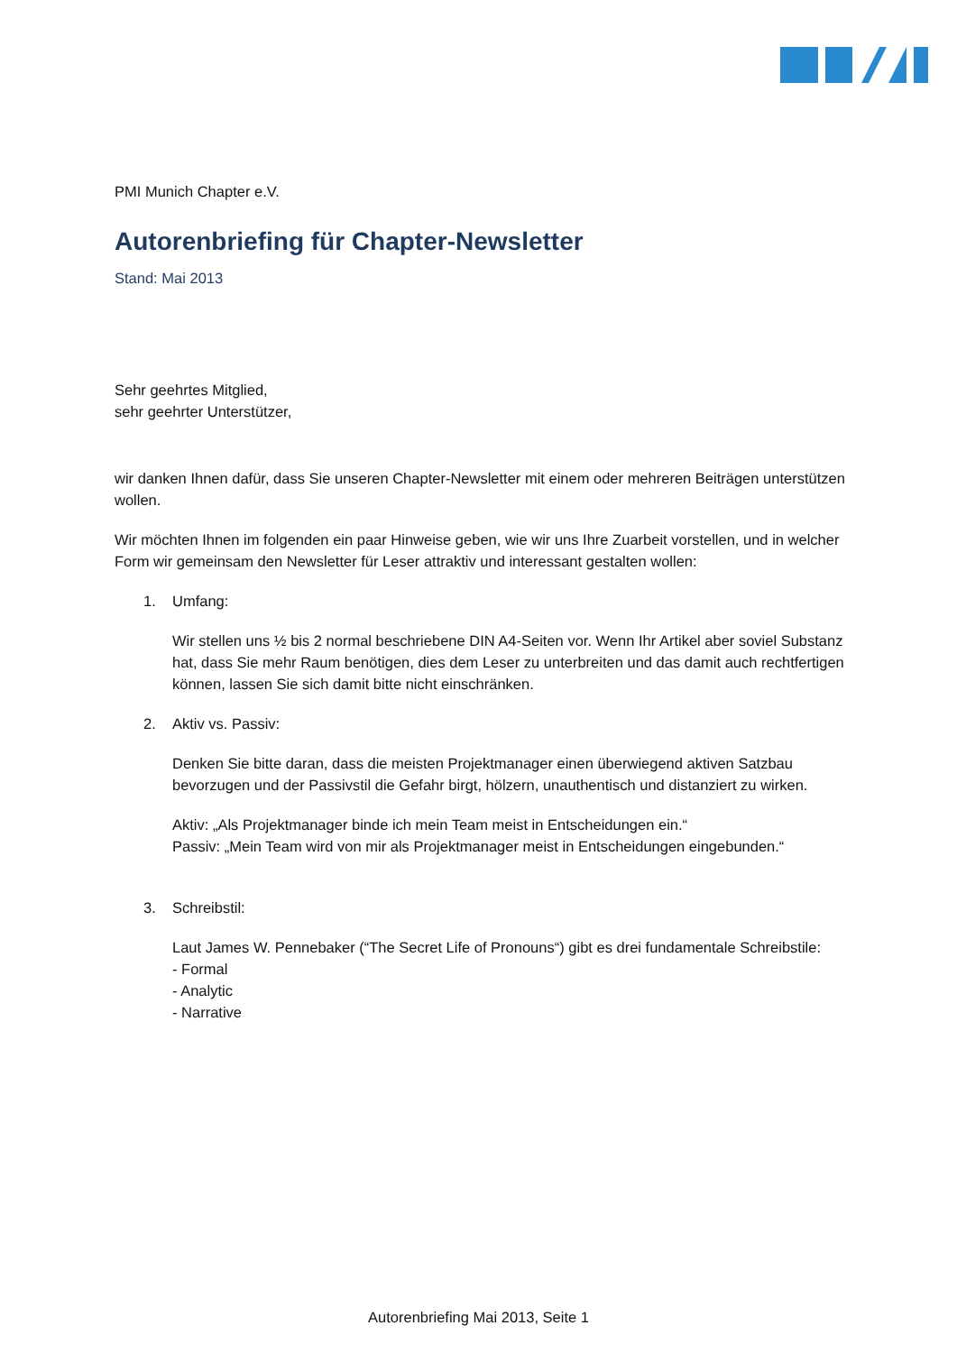PMI Munich Chapter e.V.
Autorenbriefing für Chapter-Newsletter
Stand: Mai 2013
Sehr geehrtes Mitglied,
sehr geehrter Unterstützer,
wir danken Ihnen dafür, dass Sie unseren Chapter-Newsletter mit einem oder mehreren Beiträgen unterstützen wollen.
Wir möchten Ihnen im folgenden ein paar Hinweise geben, wie wir uns Ihre Zuarbeit vorstellen, und in welcher Form wir gemeinsam den Newsletter für Leser attraktiv und interessant gestalten wollen:
1. Umfang:
Wir stellen uns ½ bis 2 normal beschriebene DIN A4-Seiten vor. Wenn Ihr Artikel aber soviel Substanz hat, dass Sie mehr Raum benötigen, dies dem Leser zu unterbreiten und das damit auch rechtfertigen können, lassen Sie sich damit bitte nicht einschränken.
2. Aktiv vs. Passiv:
Denken Sie bitte daran, dass die meisten Projektmanager einen überwiegend aktiven Satzbau bevorzugen und der Passivstil die Gefahr birgt, hölzern, unauthentisch und distanziert zu wirken.
Aktiv: „Als Projektmanager binde ich mein Team meist in Entscheidungen ein.“
Passiv: „Mein Team wird von mir als Projektmanager meist in Entscheidungen eingebunden.“
3. Schreibstil:
Laut James W. Pennebaker (“The Secret Life of Pronouns“) gibt es drei fundamentale Schreibstile:
- Formal
- Analytic
- Narrative
Autorenbriefing Mai 2013, Seite 1